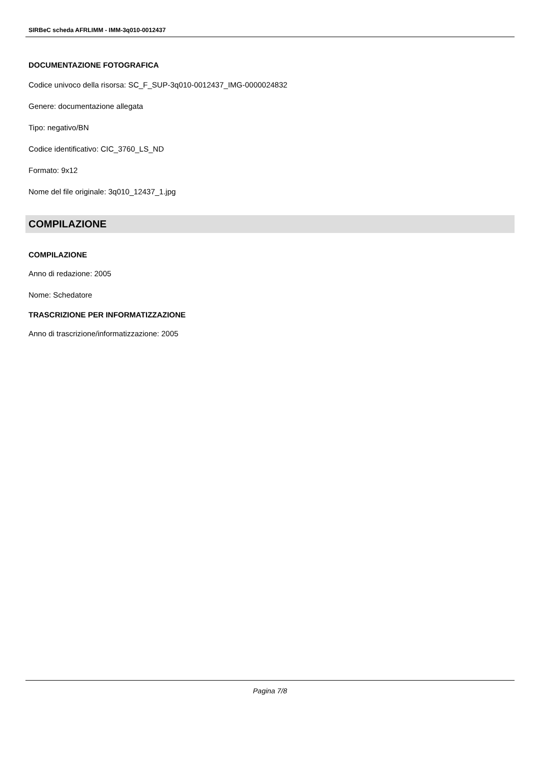SIRBeC scheda AFRLIMM - IMM-3q010-0012437
DOCUMENTAZIONE FOTOGRAFICA
Codice univoco della risorsa: SC_F_SUP-3q010-0012437_IMG-0000024832
Genere: documentazione allegata
Tipo: negativo/BN
Codice identificativo: CIC_3760_LS_ND
Formato: 9x12
Nome del file originale: 3q010_12437_1.jpg
COMPILAZIONE
COMPILAZIONE
Anno di redazione: 2005
Nome: Schedatore
TRASCRIZIONE PER INFORMATIZZAZIONE
Anno di trascrizione/informatizzazione: 2005
Pagina 7/8